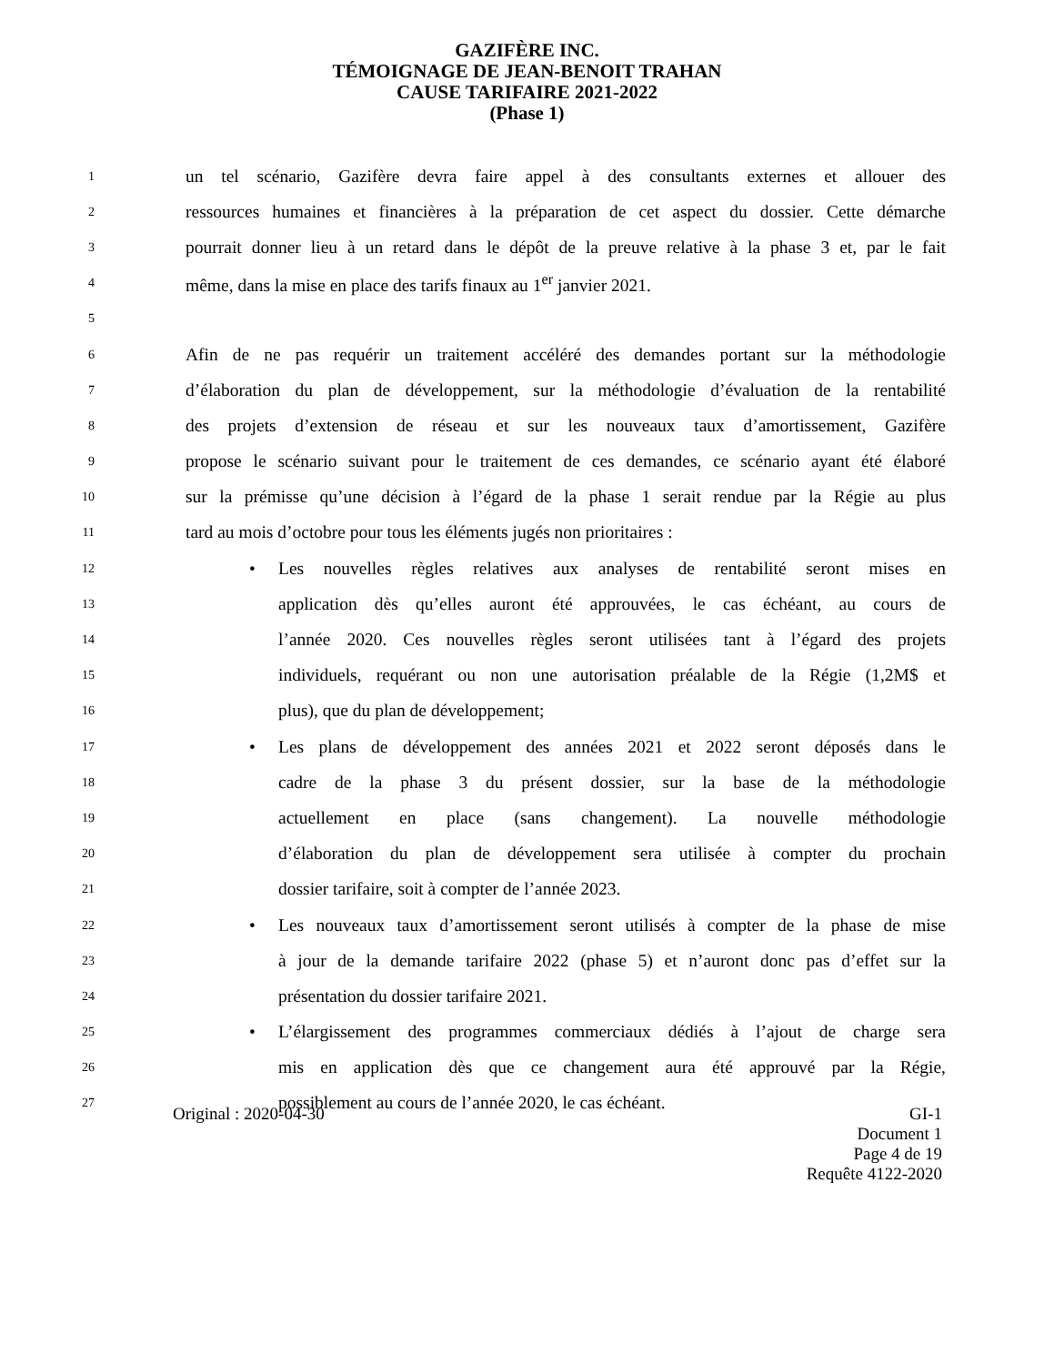GAZIFÈRE INC.
TÉMOIGNAGE DE JEAN-BENOIT TRAHAN
CAUSE TARIFAIRE 2021-2022
(Phase 1)
1 un tel scénario, Gazifère devra faire appel à des consultants externes et allouer des
2 ressources humaines et financières à la préparation de cet aspect du dossier. Cette démarche
3 pourrait donner lieu à un retard dans le dépôt de la preuve relative à la phase 3 et, par le fait
4 même, dans la mise en place des tarifs finaux au 1<sup>er</sup> janvier 2021.
5
6 Afin de ne pas requérir un traitement accéléré des demandes portant sur la méthodologie
7 d’élaboration du plan de développement, sur la méthodologie d’évaluation de la rentabilité
8 des projets d’extension de réseau et sur les nouveaux taux d’amortissement, Gazifère
9 propose le scénario suivant pour le traitement de ces demandes, ce scénario ayant été élaboré
10 sur la prémisse qu’une décision à l’égard de la phase 1 serait rendue par la Régie au plus
11 tard au mois d’octobre pour tous les éléments jugés non prioritaires :
12 • Les nouvelles règles relatives aux analyses de rentabilité seront mises en
13 application dès qu’elles auront été approuvées, le cas échéant, au cours de
14 l’année 2020. Ces nouvelles règles seront utilisées tant à l’égard des projets
15 individuels, requérant ou non une autorisation préalable de la Régie (1,2M$ et
16 plus), que du plan de développement;
17 • Les plans de développement des années 2021 et 2022 seront déposés dans le
18 cadre de la phase 3 du présent dossier, sur la base de la méthodologie
19 actuellement en place (sans changement). La nouvelle méthodologie
20 d’élaboration du plan de développement sera utilisée à compter du prochain
21 dossier tarifaire, soit à compter de l’année 2023.
22 • Les nouveaux taux d’amortissement seront utilisés à compter de la phase de mise
23 à jour de la demande tarifaire 2022 (phase 5) et n’auront donc pas d’effet sur la
24 présentation du dossier tarifaire 2021.
25 • L’élargissement des programmes commerciaux dédiés à l’ajout de charge sera
26 mis en application dès que ce changement aura été approuvé par la Régie,
27 possiblement au cours de l’année 2020, le cas échéant.
Original : 2020-04-30 GI-1
Document 1
Page 4 de 19
Requête 4122-2020